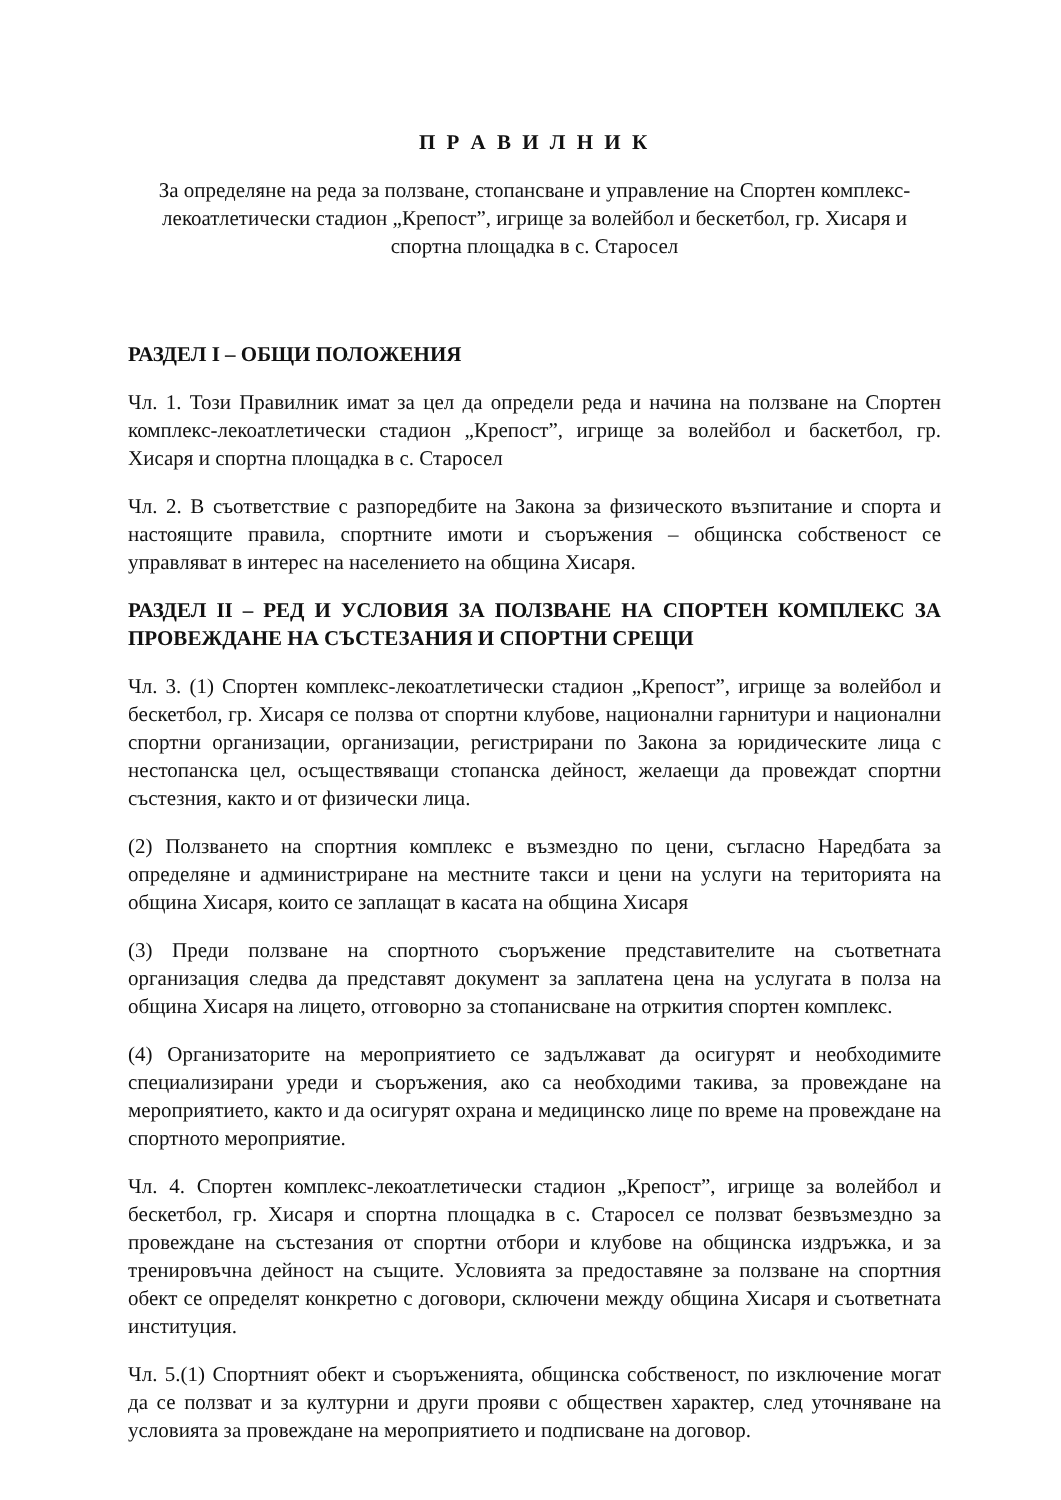П Р А В И Л Н И К
За определяне на реда за ползване, стопансване и управление на Спортен комплекс-лекоатлетически стадион „Крепост”, игрище за волейбол и бескетбол, гр. Хисаря и спортна площадка в с. Старосел
РАЗДЕЛ I – ОБЩИ ПОЛОЖЕНИЯ
Чл. 1. Този Правилник имат за цел да определи реда и начина на ползване на Спортен комплекс-лекоатлетически стадион „Крепост”, игрище за волейбол и баскетбол, гр. Хисаря и спортна площадка в с. Старосел
Чл. 2. В съответствие с разпоредбите на Закона за физическото възпитание и спорта и настоящите правила, спортните имоти и съоръжения – общинска собственост се управляват в интерес на населението на община Хисаря.
РАЗДЕЛ II – РЕД И УСЛОВИЯ ЗА ПОЛЗВАНЕ НА СПОРТЕН КОМПЛЕКС ЗА ПРОВЕЖДАНЕ НА СЪСТЕЗАНИЯ И СПОРТНИ СРЕЩИ
Чл. 3. (1) Спортен комплекс-лекоатлетически стадион „Крепост”, игрище за волейбол и бескетбол, гр. Хисаря се ползва от спортни клубове, национални гарнитури и национални спортни организации, организации, регистрирани по Закона за юридическите лица с нестопанска цел, осъществяващи стопанска дейност, желаещи да провеждат спортни състезния, както и от физически лица.
(2) Ползването на спортния комплекс е възмездно по цени, съгласно Наредбата за определяне и администриране на местните такси и цени на услуги на територията на община Хисаря, които се заплащат в касата на община Хисаря
(3) Преди ползване на спортното съоръжение представителите на съответната организация следва да представят документ за заплатена цена на услугата в полза на община Хисаря на лицето, отговорно за стопанисване на отркития спортен комплекс.
(4) Организаторите на мероприятието се задължават да осигурят и необходимите специализирани уреди и съоръжения, ако са необходими такива, за провеждане на мероприятието, както и да осигурят охрана и медицинско лице по време на провеждане на спортното мероприятие.
Чл. 4. Спортен комплекс-лекоатлетически стадион „Крепост”, игрище за волейбол и бескетбол, гр. Хисаря и спортна площадка в с. Старосел се ползват безвъзмездно за провеждане на състезания от спортни отбори и клубове на общинска издръжка, и за тренировъчна дейност на същите. Условията за предоставяне за ползване на спортния обект се определят конкретно с договори, сключени между община Хисаря и съответната институция.
Чл. 5.(1) Спортният обект и съоръженията, общинска собственост, по изключение могат да се ползват и за културни и други прояви с обществен характер, след уточняване на условията за провеждане на мероприятието и подписване на договор.